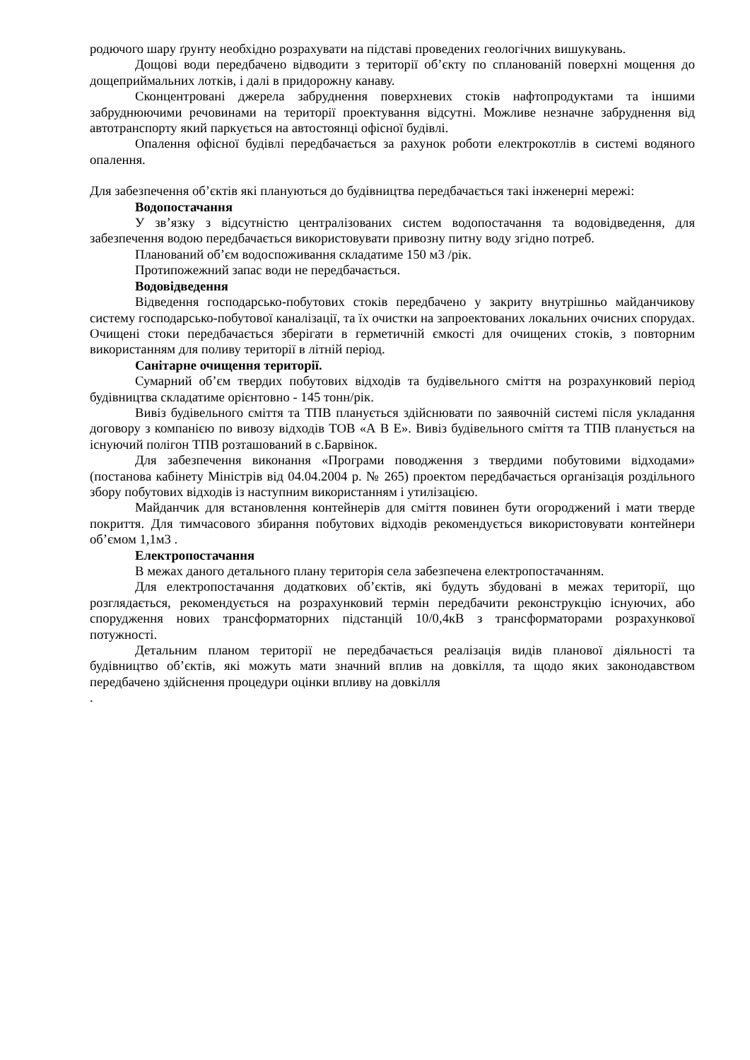родючого шару ґрунту необхідно розрахувати на підставі проведених геологічних вишукувань.
Дощові води передбачено відводити з території об’єкту по спланованій поверхні мощення до дощеприймальних лотків, і далі в придорожну канаву.
Сконцентровані джерела забруднення поверхневих стоків нафтопродуктами та іншими забруднюючими речовинами на території проектування відсутні. Можливе незначне забруднення від автотранспорту який паркується на автостоянці офісної будівлі.
Опалення офісної будівлі передбачається за рахунок роботи електрокотлів в системі водяного опалення.
Для забезпечення об’єктів які плануються до будівництва передбачається такі інженерні мережі:
Водопостачання
У зв’язку з відсутністю централізованих систем водопостачання та водовідведення, для забезпечення водою передбачається використовувати привозну питну воду згідно потреб.
Планований об’єм водоспоживання складатиме 150 м3 /рік.
Протипожежний запас води не передбачається.
Водовідведення
Відведення господарсько-побутових стоків передбачено у закриту внутрішньо майданчикову систему господарсько-побутової каналізації, та їх очистки на запроектованих локальних очисних спорудах. Очищені стоки передбачається зберігати в герметичній ємкості для очищених стоків, з повторним використанням для поливу території в літній період.
Санітарне очищення території.
Сумарний об’єм твердих побутових відходів та будівельного сміття на розрахунковий період будівництва складатиме орієнтовно - 145 тонн/рік.
Вивіз будівельного сміття та ТПВ планується здійснювати по заявочній системі після укладання договору з компанією по вивозу відходів ТОВ «А В Е». Вивіз будівельного сміття та ТПВ планується на існуючий полігон ТПВ розташований в с.Барвінок.
Для забезпечення виконання «Програми поводження з твердими побутовими відходами» (постанова кабінету Міністрів від 04.04.2004 р. № 265) проектом передбачається організація роздільного збору побутових відходів із наступним використанням і утилізацією.
Майданчик для встановлення контейнерів для сміття повинен бути огороджений і мати тверде покриття. Для тимчасового збирання побутових відходів рекомендується використовувати контейнери об’ємом 1,1м3 .
Електропостачання
В межах даного детального плану територія села забезпечена електропостачанням.
Для електропостачання додаткових об’єктів, які будуть збудовані в межах території, що розглядається, рекомендується на розрахунковий термін передбачити реконструкцію існуючих, або спорудження нових трансформаторних підстанцій 10/0,4кВ з трансформаторами розрахункової потужності.
Детальним планом території не передбачається реалізація видів планової діяльності та будівництво об’єктів, які можуть мати значний вплив на довкілля, та щодо яких законодавством передбачено здійснення процедури оцінки впливу на довкілля
.